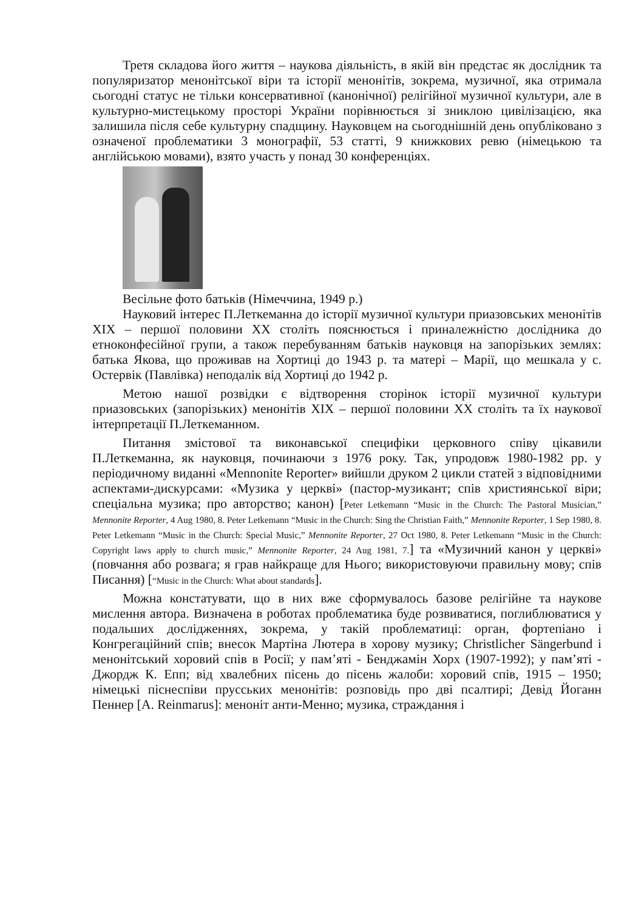Третя складова його життя – наукова діяльність, в якій він предстає як дослідник та популяризатор менонітської віри та історії менонітів, зокрема, музичної, яка отримала сьогодні статус не тільки консервативної (канонічної) релігійної музичної культури, але в культурно-мистецькому просторі України порівнюється зі зниклою цивілізацією, яка залишила після себе культурну спадщину. Науковцем на сьогоднішній день опубліковано з означеної проблематики 3 монографії, 53 статті, 9 книжкових ревю (німецькою та англійською мовами), взято участь у понад 30 конференціях.
Весільне фото батьків (Німеччина, 1949 р.)
Науковий інтерес П.Леткеманна до історії музичної культури приазовських менонітів XIX – першої половини XX століть пояснюється і приналежністю дослідника до етноконфесійної групи, а також перебуванням батьків науковця на запорізьких землях: батька Якова, що проживав на Хортиці до 1943 р. та матері – Марії, що мешкала у с. Остервік (Павлівка) неподалік від Хортиці до 1942 р.
Метою нашої розвідки є відтворення сторінок історії музичної культури приазовських (запорізьких) менонітів XIX – першої половини XX століть та їх наукової інтерпретації П.Леткеманном.
Питання змістової та виконавської специфіки церковного співу цікавили П.Леткеманна, як науковця, починаючи з 1976 року. Так, упродовж 1980-1982 рр. у періодичному виданні «Mennonite Reporter» вийшли друком 2 цикли статей з відповідними аспектами-дискурсами: «Музика у церкві» (пастор-музикант; спів християнської віри; спеціальна музика; про авторство; канон) [Peter Letkemann “Music in the Church: The Pastoral Musician,” Mennonite Reporter, 4 Aug 1980, 8. Peter Letkemann “Music in the Church: Sing the Christian Faith,” Mennonite Reporter, 1 Sep 1980, 8. Peter Letkemann “Music in the Church: Special Music,” Mennonite Reporter, 27 Oct 1980, 8. Peter Letkemann “Music in the Church: Copyright laws apply to church music,” Mennonite Reporter, 24 Aug 1981, 7.] та «Музичний канон у церкві» (повчання або розвага; я грав найкраще для Нього; використовуючи правильну мову; спів Писання) [“Music in the Church: What about standards].
Можна констатувати, що в них вже сформувалось базове релігійне та наукове мислення автора. Визначена в роботах проблематика буде розвиватися, поглиблюватися у подальших дослідженнях, зокрема, у такій проблематиці: орган, фортепіано і Конгрегаційний спів; внесок Мартіна Лютера в хорову музику; Christlicher Sängerbund і менонітський хоровий спів в Росії; у пам’яті - Бенджамін Хорх (1907-1992); у пам’яті - Джордж К. Епп; від хвалебних пісень до пісень жалоби: хоровий спів, 1915 – 1950; німецькі піснеспіви прусських менонітів: розповідь про дві псалтирі; Девід Йоганн Пеннер [A. Reinmarus]: менонiт анти-Менно; музика, страждання і